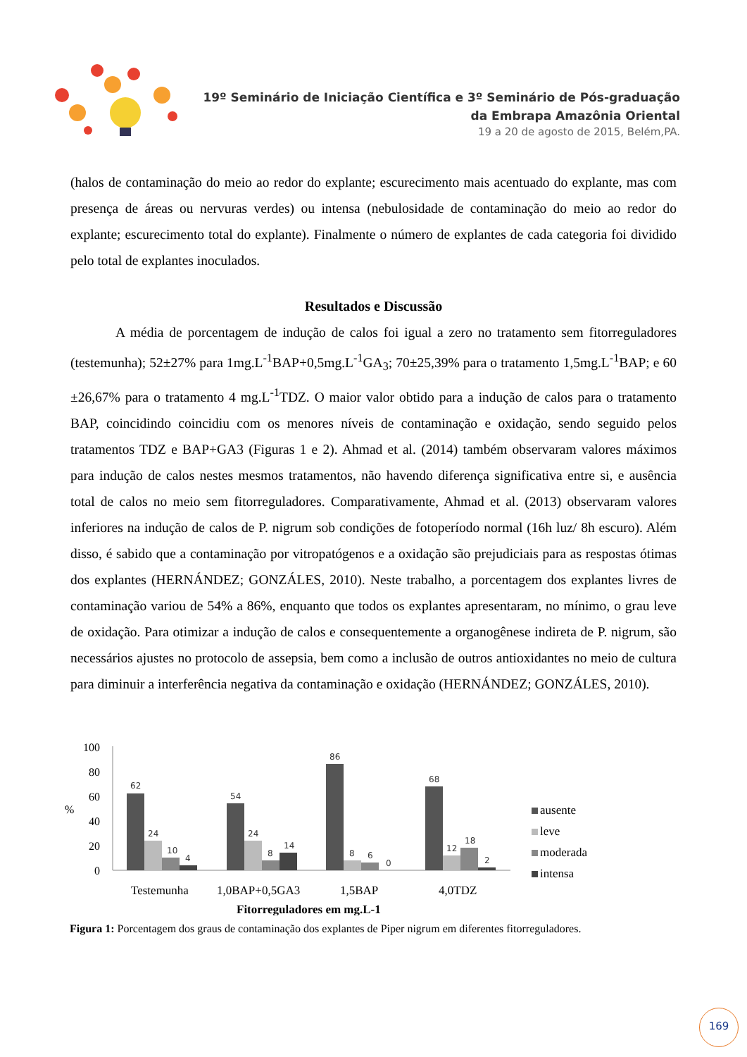19º Seminário de Iniciação Científica e 3º Seminário de Pós-graduação
da Embrapa Amazônia Oriental
19 a 20 de agosto de 2015, Belém,PA.
(halos de contaminação do meio ao redor do explante; escurecimento mais acentuado do explante, mas com presença de áreas ou nervuras verdes) ou intensa (nebulosidade de contaminação do meio ao redor do explante; escurecimento total do explante). Finalmente o número de explantes de cada categoria foi dividido pelo total de explantes inoculados.
Resultados e Discussão
A média de porcentagem de indução de calos foi igual a zero no tratamento sem fitorreguladores (testemunha); 52±27% para 1mg.L<sup>-1</sup>BAP+0,5mg.L<sup>-1</sup>GA<sub>3</sub>; 70±25,39% para o tratamento 1,5mg.L<sup>-1</sup>BAP; e 60 ±26,67% para o tratamento 4 mg.L<sup>-1</sup>TDZ. O maior valor obtido para a indução de calos para o tratamento BAP, coincidindo coincidiu com os menores níveis de contaminação e oxidação, sendo seguido pelos tratamentos TDZ e BAP+GA3 (Figuras 1 e 2). Ahmad et al. (2014) também observaram valores máximos para indução de calos nestes mesmos tratamentos, não havendo diferença significativa entre si, e ausência total de calos no meio sem fitorreguladores. Comparativamente, Ahmad et al. (2013) observaram valores inferiores na indução de calos de P. nigrum sob condições de fotoperíodo normal (16h luz/ 8h escuro). Além disso, é sabido que a contaminação por vitropatógenos e a oxidação são prejudiciais para as respostas ótimas dos explantes (HERNÁNDEZ; GONZÁLES, 2010). Neste trabalho, a porcentagem dos explantes livres de contaminação variou de 54% a 86%, enquanto que todos os explantes apresentaram, no mínimo, o grau leve de oxidação. Para otimizar a indução de calos e consequentemente a organogênese indireta de P. nigrum, são necessários ajustes no protocolo de assepsia, bem como a inclusão de outros antioxidantes no meio de cultura para diminuir a interferência negativa da contaminação e oxidação (HERNÁNDEZ; GONZÁLES, 2010).
100
80
60
40
20
0
%
62
24
10
4
54
24
8
14
86
8
6
0
68
12
18
2
Testemunha
1,0BAP+0,5GA3
1,5BAP
4,0TDZ
Fitorreguladores em mg.L-1
ausente
leve
moderada
intensa
Figura 1: Porcentagem dos graus de contaminação dos explantes de Piper nigrum em diferentes fitorreguladores.
169